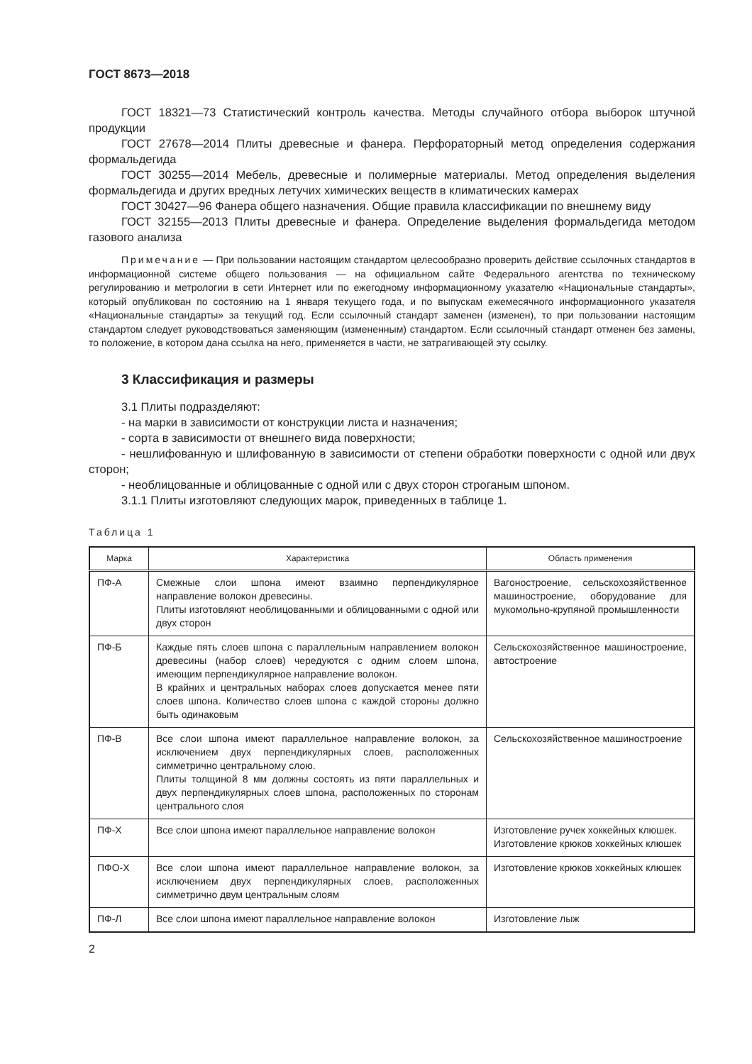ГОСТ 8673—2018
ГОСТ 18321—73 Статистический контроль качества. Методы случайного отбора выборок штучной продукции
ГОСТ 27678—2014 Плиты древесные и фанера. Перфораторный метод определения содержания формальдегида
ГОСТ 30255—2014 Мебель, древесные и полимерные материалы. Метод определения выделения формальдегида и других вредных летучих химических веществ в климатических камерах
ГОСТ 30427—96 Фанера общего назначения. Общие правила классификации по внешнему виду
ГОСТ 32155—2013 Плиты древесные и фанера. Определение выделения формальдегида методом газового анализа
Примечание — При пользовании настоящим стандартом целесообразно проверить действие ссылочных стандартов в информационной системе общего пользования — на официальном сайте Федерального агентства по техническому регулированию и метрологии в сети Интернет или по ежегодному информационному указателю «Национальные стандарты», который опубликован по состоянию на 1 января текущего года, и по выпускам ежемесячного информационного указателя «Национальные стандарты» за текущий год. Если ссылочный стандарт заменен (изменен), то при пользовании настоящим стандартом следует руководствоваться заменяющим (измененным) стандартом. Если ссылочный стандарт отменен без замены, то положение, в котором дана ссылка на него, применяется в части, не затрагивающей эту ссылку.
3 Классификация и размеры
3.1 Плиты подразделяют:
- на марки в зависимости от конструкции листа и назначения;
- сорта в зависимости от внешнего вида поверхности;
- нешлифованную и шлифованную в зависимости от степени обработки поверхности с одной или двух сторон;
- необлицованные и облицованные с одной или с двух сторон строганым шпоном.
3.1.1 Плиты изготовляют следующих марок, приведенных в таблице 1.
Таблица 1
| Марка | Характеристика | Область применения |
| --- | --- | --- |
| ПФ-А | Смежные слои шпона имеют взаимно перпендикулярное направление волокон древесины. Плиты изготовляют необлицованными и облицованными с одной или двух сторон | Вагоностроение, сельскохозяйственное машиностроение, оборудование для мукомольно-крупяной промышленности |
| ПФ-Б | Каждые пять слоев шпона с параллельным направлением волокон древесины (набор слоев) чередуются с одним слоем шпона, имеющим перпендикулярное направление волокон. В крайних и центральных наборах слоев допускается менее пяти слоев шпона. Количество слоев шпона с каждой стороны должно быть одинаковым | Сельскохозяйственное машиностроение, автостроение |
| ПФ-В | Все слои шпона имеют параллельное направление волокон, за исключением двух перпендикулярных слоев, расположенных симметрично центральному слою. Плиты толщиной 8 мм должны состоять из пяти параллельных и двух перпендикулярных слоев шпона, расположенных по сторонам центрального слоя | Сельскохозяйственное машиностроение |
| ПФ-Х | Все слои шпона имеют параллельное направление волокон | Изготовление ручек хоккейных клюшек. Изготовление крюков хоккейных клюшек |
| ПФО-Х | Все слои шпона имеют параллельное направление волокон, за исключением двух перпендикулярных слоев, расположенных симметрично двум центральным слоям | Изготовление крюков хоккейных клюшек |
| ПФ-Л | Все слои шпона имеют параллельное направление волокон | Изготовление лыж |
2